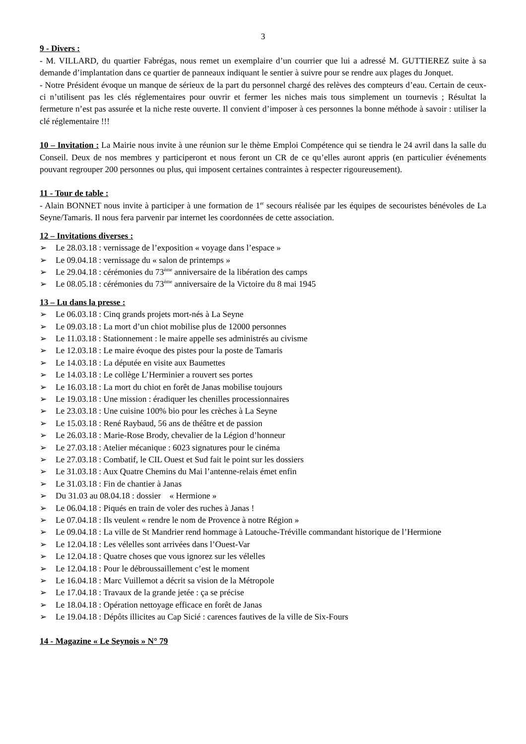3
9 - Divers :
- M. VILLARD, du quartier Fabrégas, nous remet un exemplaire d’un courrier que lui a adressé M. GUTTIEREZ suite à sa demande d’implantation dans ce quartier de panneaux indiquant le sentier à suivre pour se rendre aux plages du Jonquet.
- Notre Président évoque un manque de sérieux de la part du personnel chargé des relèves des compteurs d’eau. Certain de ceux-ci n’utilisent pas les clés réglementaires pour ouvrir et fermer les niches mais tous simplement un tournevis ; Résultat la fermeture n’est pas assurée et la niche reste ouverte. Il convient d’imposer à ces personnes la bonne méthode à savoir : utiliser la clé réglementaire !!!
10 – Invitation : La Mairie nous invite à une réunion sur le thème Emploi Compétence qui se tiendra le 24 avril dans la salle du Conseil. Deux de nos membres y participeront et nous feront un CR de ce qu’elles auront appris (en particulier événements pouvant regrouper 200 personnes ou plus, qui imposent certaines contraintes à respecter rigoureusement).
11 - Tour de table :
- Alain BONNET nous invite à participer à une formation de 1<sup>er</sup> secours réalisée par les équipes de secouristes bénévoles de La Seyne/Tamaris. Il nous fera parvenir par internet les coordonnées de cette association.
12 – Invitations diverses :
➢ Le 28.03.18 : vernissage de l’exposition « voyage dans l’espace »
➢ Le 09.04.18 : vernissage du « salon de printemps »
➢ Le 29.04.18 : cérémonies du 73<sup>ème</sup> anniversaire de la libération des camps
➢ Le 08.05.18 : cérémonies du 73<sup>ème</sup> anniversaire de la Victoire du 8 mai 1945
13 – Lu dans la presse :
➢ Le 06.03.18 : Cinq grands projets mort-nés à La Seyne
➢ Le 09.03.18 : La mort d’un chiot mobilise plus de 12000 personnes
➢ Le 11.03.18 : Stationnement : le maire appelle ses administrés au civisme
➢ Le 12.03.18 : Le maire évoque des pistes pour la poste de Tamaris
➢ Le 14.03.18 : La députée en visite aux Baumettes
➢ Le 14.03.18 : Le collège L’Herminier a rouvert ses portes
➢ Le 16.03.18 : La mort du chiot en forêt de Janas mobilise toujours
➢ Le 19.03.18 : Une mission : éradiquer les chenilles processionnaires
➢ Le 23.03.18 : Une cuisine 100% bio pour les crèches à La Seyne
➢ Le 15.03.18 : René Raybaud, 56 ans de théâtre et de passion
➢ Le 26.03.18 : Marie-Rose Brody, chevalier de la Légion d’honneur
➢ Le 27.03.18 : Atelier mécanique : 6023 signatures pour le cinéma
➢ Le 27.03.18 : Combatif, le CIL Ouest et Sud fait le point sur les dossiers
➢ Le 31.03.18 : Aux Quatre Chemins du Mai l’antenne-relais émet enfin
➢ Le 31.03.18 : Fin de chantier à Janas
➢ Du 31.03 au 08.04.18 : dossier « Hermione »
➢ Le 06.04.18 : Piqués en train de voler des ruches à Janas !
➢ Le 07.04.18 : Ils veulent « rendre le nom de Provence à notre Région »
➢ Le 09.04.18 : La ville de St Mandrier rend hommage à Latouche-Tréville commandant historique de l’Hermione
➢ Le 12.04.18 : Les vélelles sont arrivées dans l’Ouest-Var
➢ Le 12.04.18 : Quatre choses que vous ignorez sur les vélelles
➢ Le 12.04.18 : Pour le débroussaillement c’est le moment
➢ Le 16.04.18 : Marc Vuillemot a décrit sa vision de la Métropole
➢ Le 17.04.18 : Travaux de la grande jetée : ça se précise
➢ Le 18.04.18 : Opération nettoyage efficace en forêt de Janas
➢ Le 19.04.18 : Dépôts illicites au Cap Sicié : carences fautives de la ville de Six-Fours
14 - Magazine « Le Seynois » N° 79